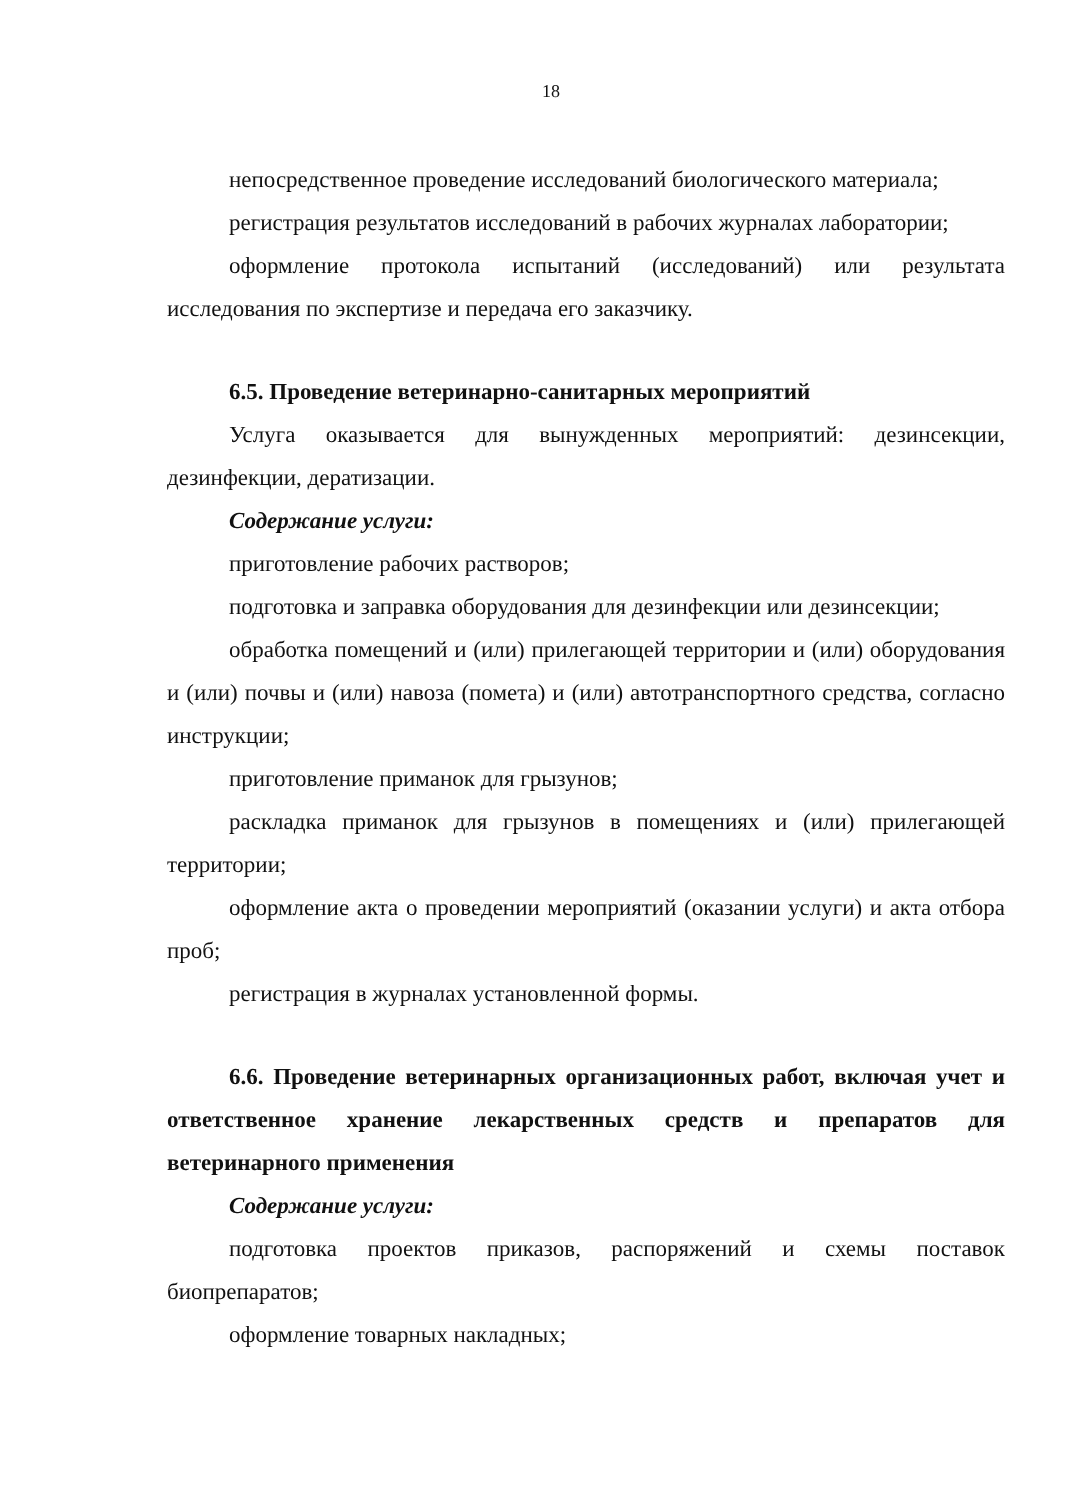18
непосредственное проведение исследований биологического материала;
регистрация результатов исследований в рабочих журналах лаборатории;
оформление протокола испытаний (исследований) или результата исследования по экспертизе и передача его заказчику.
6.5. Проведение ветеринарно-санитарных мероприятий
Услуга оказывается для вынужденных мероприятий: дезинсекции, дезинфекции, дератизации.
Содержание услуги:
приготовление рабочих растворов;
подготовка и заправка оборудования для дезинфекции или дезинсекции;
обработка помещений и (или) прилегающей территории и (или) оборудования и (или) почвы и (или) навоза (помета) и (или) автотранспортного средства, согласно инструкции;
приготовление приманок для грызунов;
раскладка приманок для грызунов в помещениях и (или) прилегающей территории;
оформление акта о проведении мероприятий (оказании услуги) и акта отбора проб;
регистрация в журналах установленной формы.
6.6. Проведение ветеринарных организационных работ, включая учет и ответственное хранение лекарственных средств и препаратов для ветеринарного применения
Содержание услуги:
подготовка проектов приказов, распоряжений и схемы поставок биопрепаратов;
оформление товарных накладных;